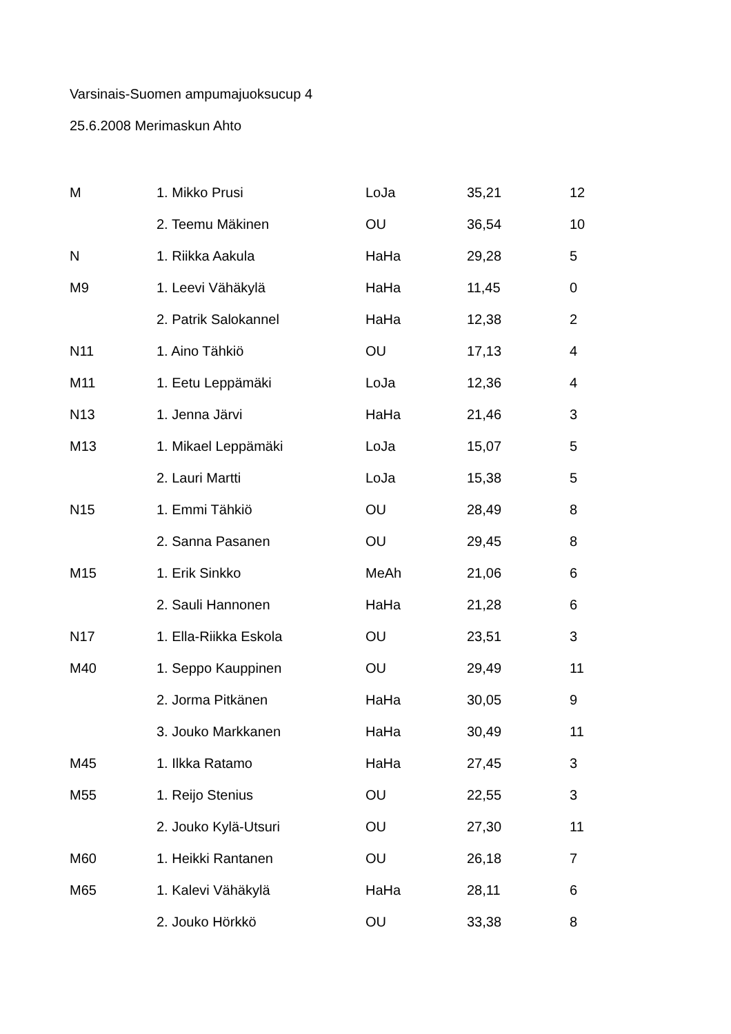Varsinais-Suomen ampumajuoksucup 4
25.6.2008 Merimaskun Ahto
| M | 1. Mikko Prusi | LoJa | 35,21 | 12 |
| | 2. Teemu Mäkinen | OU | 36,54 | 10 |
| N | 1. Riikka Aakula | HaHa | 29,28 | 5 |
| M9 | 1. Leevi Vähäkylä | HaHa | 11,45 | 0 |
| | 2. Patrik Salokannel | HaHa | 12,38 | 2 |
| N11 | 1. Aino Tähkiö | OU | 17,13 | 4 |
| M11 | 1. Eetu Leppämäki | LoJa | 12,36 | 4 |
| N13 | 1. Jenna Järvi | HaHa | 21,46 | 3 |
| M13 | 1. Mikael Leppämäki | LoJa | 15,07 | 5 |
| | 2. Lauri Martti | LoJa | 15,38 | 5 |
| N15 | 1. Emmi Tähkiö | OU | 28,49 | 8 |
| | 2. Sanna Pasanen | OU | 29,45 | 8 |
| M15 | 1. Erik Sinkko | MeAh | 21,06 | 6 |
| | 2. Sauli Hannonen | HaHa | 21,28 | 6 |
| N17 | 1. Ella-Riikka Eskola | OU | 23,51 | 3 |
| M40 | 1. Seppo Kauppinen | OU | 29,49 | 11 |
| | 2. Jorma Pitkänen | HaHa | 30,05 | 9 |
| | 3. Jouko Markkanen | HaHa | 30,49 | 11 |
| M45 | 1. Ilkka Ratamo | HaHa | 27,45 | 3 |
| M55 | 1. Reijo Stenius | OU | 22,55 | 3 |
| | 2. Jouko Kylä-Utsuri | OU | 27,30 | 11 |
| M60 | 1. Heikki Rantanen | OU | 26,18 | 7 |
| M65 | 1. Kalevi Vähäkylä | HaHa | 28,11 | 6 |
| | 2. Jouko Hörkkö | OU | 33,38 | 8 |